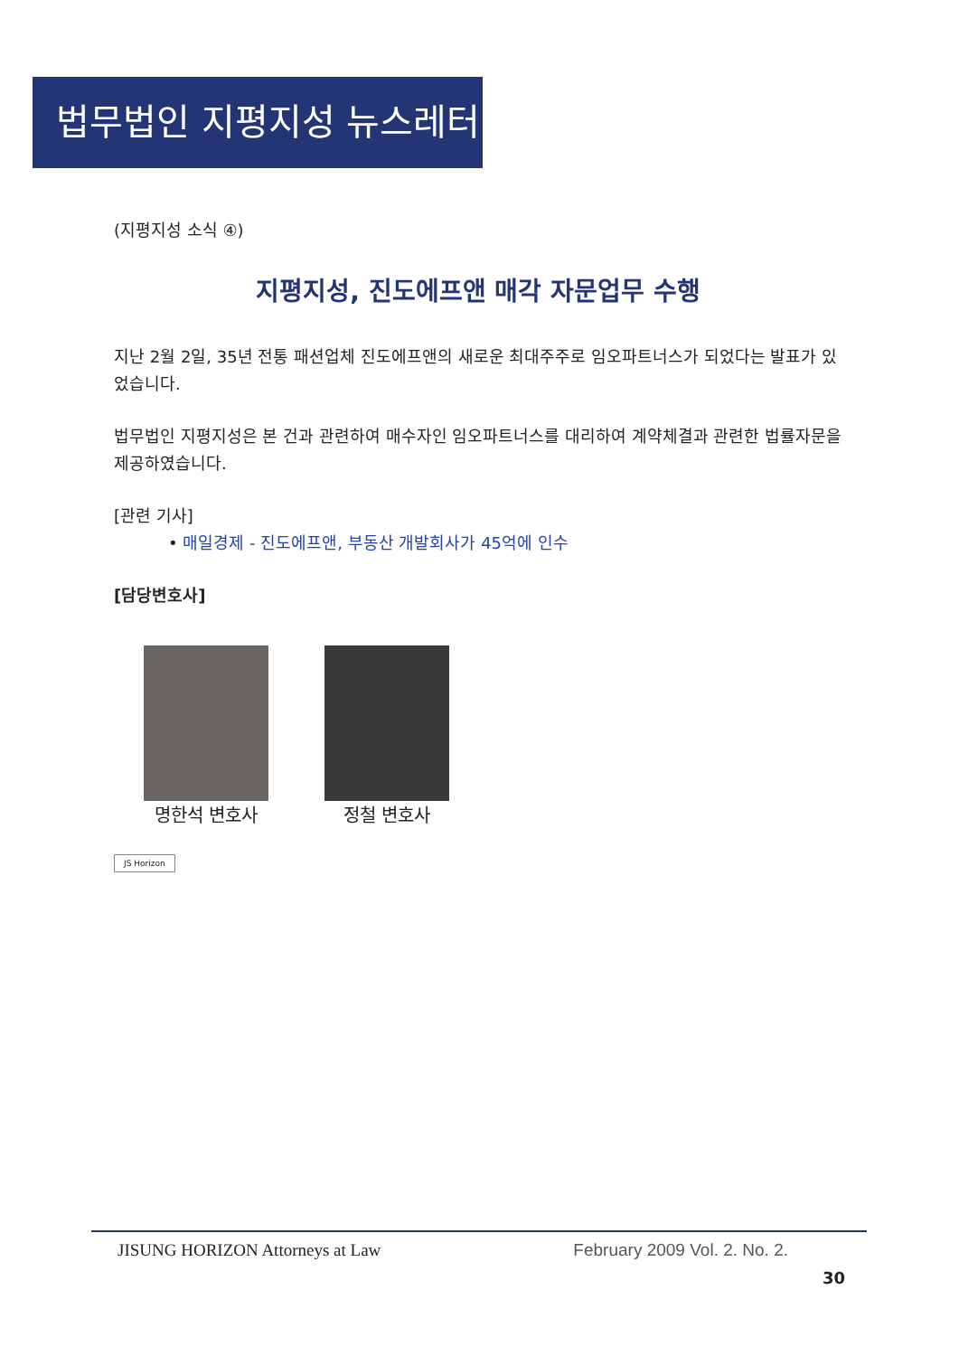법무법인 지평지성 뉴스레터
(지평지성 소식 ④)
지평지성, 진도에프앤 매각 자문업무 수행
지난 2월 2일, 35년 전통 패션업체 진도에프앤의 새로운 최대주주로 임오파트너스가 되었다는 발표가 있었습니다.
법무법인 지평지성은 본 건과 관련하여 매수자인 임오파트너스를 대리하여 계약체결과 관련한 법률자문을 제공하였습니다.
[관련 기사]
• 매일경제 - 진도에프앤, 부동산 개발회사가 45억에 인수
[담당변호사]
명한석 변호사 정철 변호사
JS Horizon
JISUNG HORIZON Attorneys at Law February 2009 Vol. 2. No. 2.
30